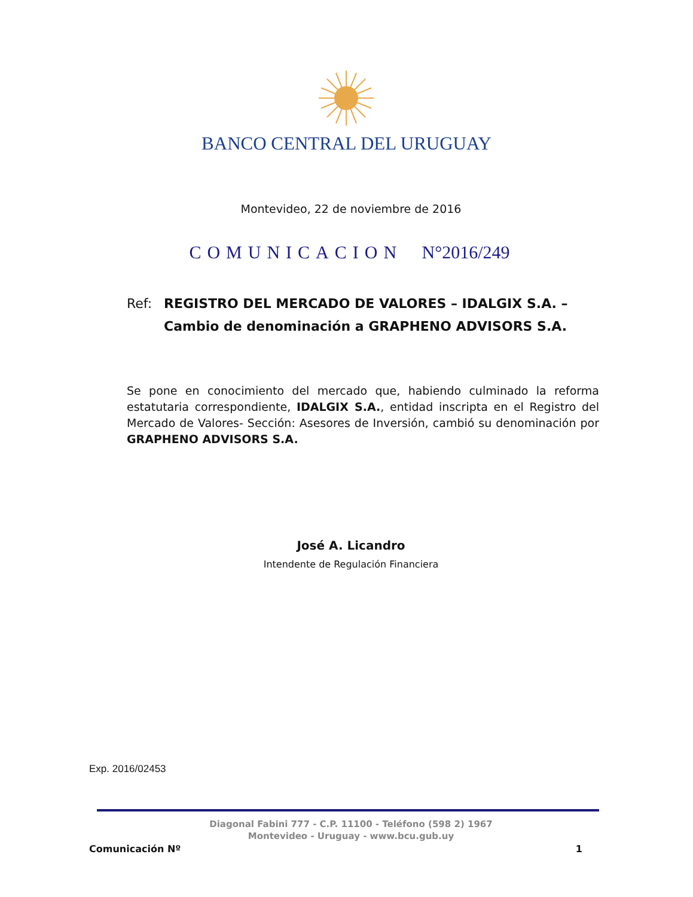BANCO CENTRAL DEL URUGUAY
Montevideo, 22 de noviembre de 2016
COMUNICACION N°2016/249
Ref:
REGISTRO DEL MERCADO DE VALORES – IDALGIX S.A. –
Cambio de denominación a GRAPHENO ADVISORS S.A.
Se pone en conocimiento del mercado que, habiendo culminado la reforma estatutaria correspondiente, IDALGIX S.A., entidad inscripta en el Registro del Mercado de Valores- Sección: Asesores de Inversión, cambió su denominación por GRAPHENO ADVISORS S.A.
José A. Licandro
Intendente de Regulación Financiera
Exp. 2016/02453
Diagonal Fabini 777 - C.P. 11100 - Teléfono (598 2) 1967
Montevideo - Uruguay - www.bcu.gub.uy
Comunicación Nº 1